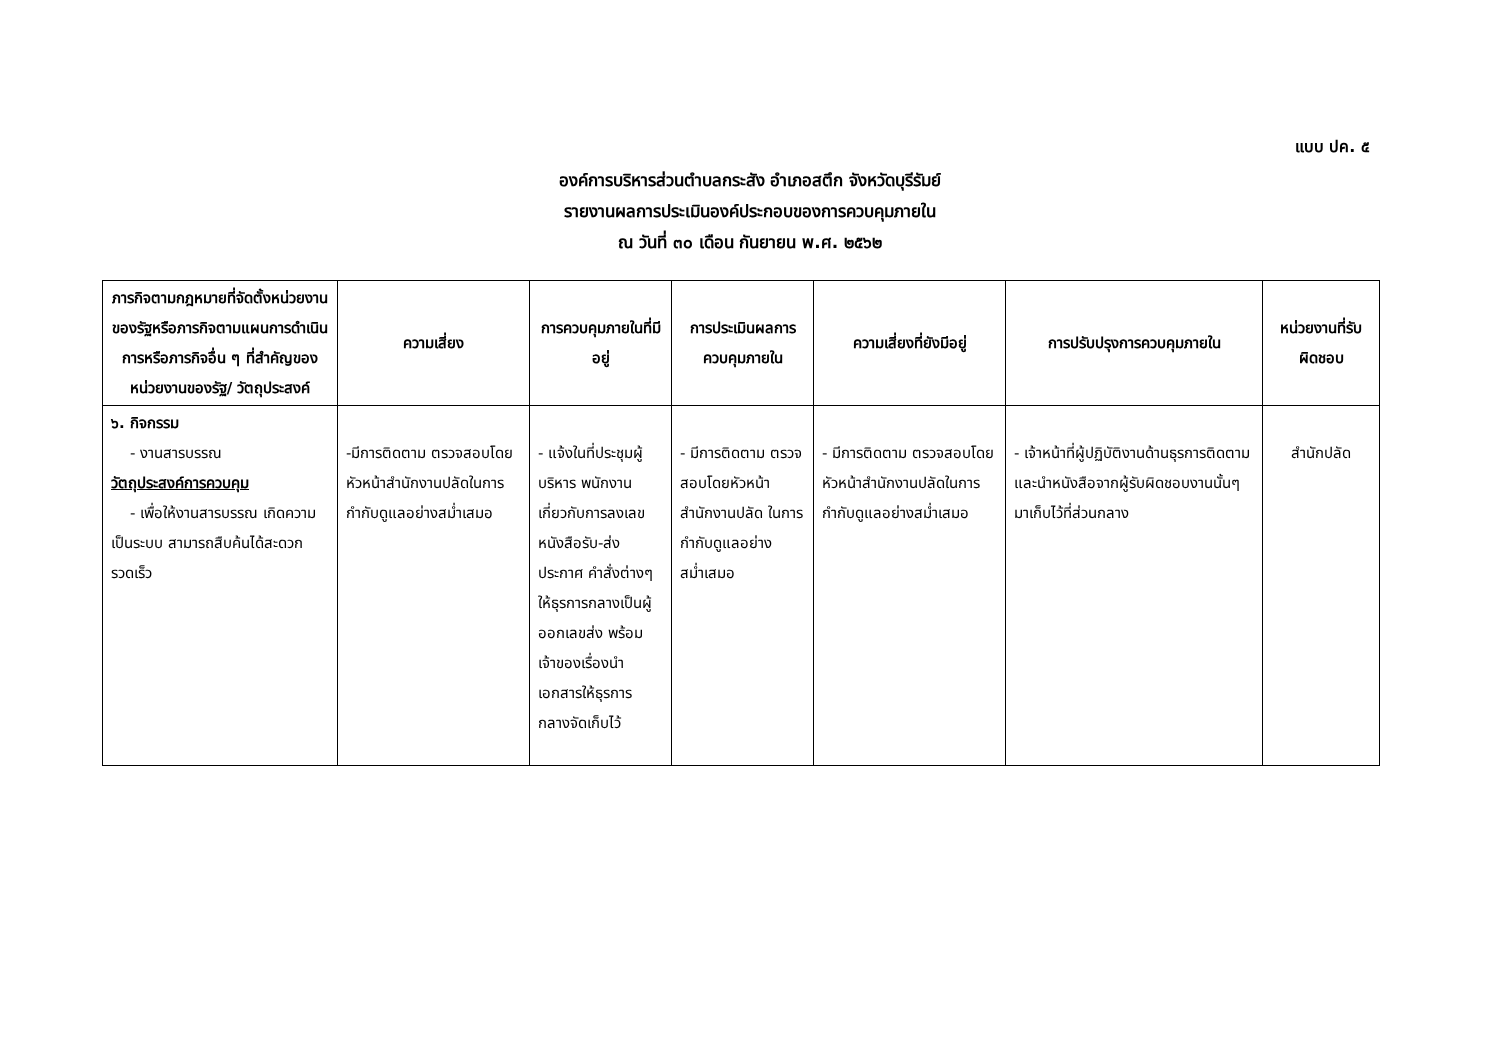แบบ ปค. ๕
องค์การบริหารส่วนตำบลกระสัง อำเภอสตึก จังหวัดบุรีรัมย์
รายงานผลการประเมินองค์ประกอบของการควบคุมภายใน
ณ วันที่ ๓๐ เดือน กันยายน พ.ศ. ๒๕๖๒
| ภารกิจตามกฎหมายที่จัดตั้งหน่วยงานของรัฐหรือภารกิจตามแผนการดำเนินการหรือภารกิจอื่น ๆ ที่สำคัญของหน่วยงานของรัฐ/ วัตถุประสงค์ | ความเสี่ยง | การควบคุมภายในที่มีอยู่ | การประเมินผลการควบคุมภายใน | ความเสี่ยงที่ยังมีอยู่ | การปรับปรุงการควบคุมภายใน | หน่วยงานที่รับผิดชอบ |
| --- | --- | --- | --- | --- | --- | --- |
| ๖. กิจกรรม - งานสารบรรณ วัตถุประสงค์การควบคุม - เพื่อให้งานสารบรรณ เกิดความเป็นระบบ สามารถสืบค้นได้สะดวก รวดเร็ว | -มีการติดตาม ตรวจสอบโดยหัวหน้าสำนักงานปลัดในการกำกับดูแลอย่างสม่ำเสมอ | - แจ้งในที่ประชุมผู้บริหาร พนักงาน เกี่ยวกับการลงเลขหนังสือรับ-ส่งประกาศ คำสั่งต่างๆ ให้ธุรการกลางเป็นผู้ออกเลขส่ง พร้อมเจ้าของเรื่องนำเอกสารให้ธุรการกลางจัดเก็บไว้ | - มีการติดตาม ตรวจสอบโดยหัวหน้าสำนักงานปลัด ในการกำกับดูแลอย่างสม่ำเสมอ | - มีการติดตาม ตรวจสอบโดยหัวหน้าสำนักงานปลัดในการกำกับดูแลอย่างสม่ำเสมอ | - เจ้าหน้าที่ผู้ปฏิบัติงานด้านธุรการติดตามและนำหนังสือจากผู้รับผิดชอบงานนั้นๆ มาเก็บไว้ที่ส่วนกลาง | สำนักปลัด |